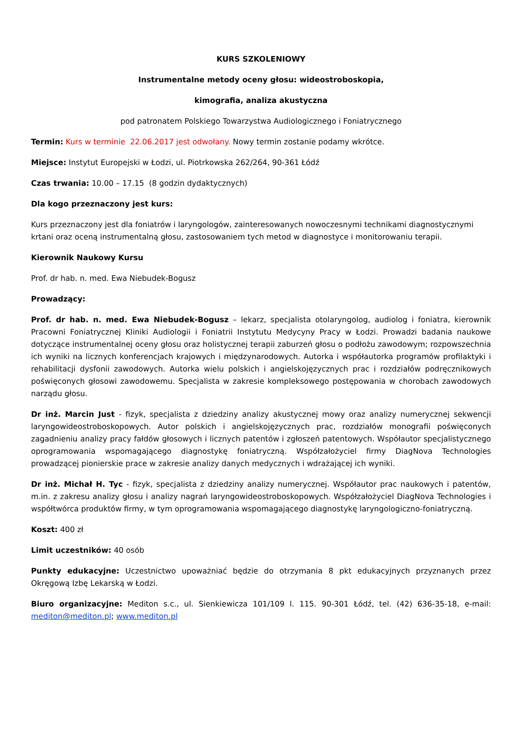KURS SZKOLENIOWY
Instrumentalne metody oceny głosu: wideostroboskopia,
kimografia, analiza akustyczna
pod patronatem Polskiego Towarzystwa Audiologicznego i Foniatrycznego
Termin: Kurs w terminie 22.06.2017 jest odwołany. Nowy termin zostanie podamy wkrótce.
Miejsce: Instytut Europejski w Łodzi, ul. Piotrkowska 262/264, 90-361 Łódź
Czas trwania: 10.00 – 17.15 (8 godzin dydaktycznych)
Dla kogo przeznaczony jest kurs:
Kurs przeznaczony jest dla foniatrów i laryngologów, zainteresowanych nowoczesnymi technikami diagnostycznymi krtani oraz oceną instrumentalną głosu, zastosowaniem tych metod w diagnostyce i monitorowaniu terapii.
Kierownik Naukowy Kursu
Prof. dr hab. n. med. Ewa Niebudek-Bogusz
Prowadzący:
Prof. dr hab. n. med. Ewa Niebudek-Bogusz – lekarz, specjalista otolaryngolog, audiolog i foniatra, kierownik Pracowni Foniatrycznej Kliniki Audiologii i Foniatrii Instytutu Medycyny Pracy w Łodzi. Prowadzi badania naukowe dotyczące instrumentalnej oceny głosu oraz holistycznej terapii zaburzeń głosu o podłożu zawodowym; rozpowszechnia ich wyniki na licznych konferencjach krajowych i międzynarodowych. Autorka i współautorka programów profilaktyki i rehabilitacji dysfonii zawodowych. Autorka wielu polskich i angielskojęzycznych prac i rozdziałów podręcznikowych poświęconych głosowi zawodowemu. Specjalista w zakresie kompleksowego postępowania w chorobach zawodowych narządu głosu.
Dr inż. Marcin Just - fizyk, specjalista z dziedziny analizy akustycznej mowy oraz analizy numerycznej sekwencji laryngowideostroboskopowych. Autor polskich i angielskojęzycznych prac, rozdziałów monografii poświęconych zagadnieniu analizy pracy fałdów głosowych i licznych patentów i zgłoszeń patentowych. Współautor specjalistycznego oprogramowania wspomagającego diagnostykę foniatryczną. Współzałożyciel firmy DiagNova Technologies prowadzącej pionierskie prace w zakresie analizy danych medycznych i wdrażającej ich wyniki.
Dr inż. Michał H. Tyc - fizyk, specjalista z dziedziny analizy numerycznej. Współautor prac naukowych i patentów, m.in. z zakresu analizy głosu i analizy nagrań laryngowideostroboskopowych. Współzałożyciel DiagNova Technologies i współtwórca produktów firmy, w tym oprogramowania wspomagającego diagnostykę laryngologiczno-foniatryczną.
Koszt: 400 zł
Limit uczestników: 40 osób
Punkty edukacyjne: Uczestnictwo upoważniać będzie do otrzymania 8 pkt edukacyjnych przyznanych przez Okręgową Izbę Lekarską w Łodzi.
Biuro organizacyjne: Mediton s.c., ul. Sienkiewicza 101/109 l. 115. 90-301 Łódź, tel. (42) 636-35-18, e-mail: mediton@mediton.pl; www.mediton.pl